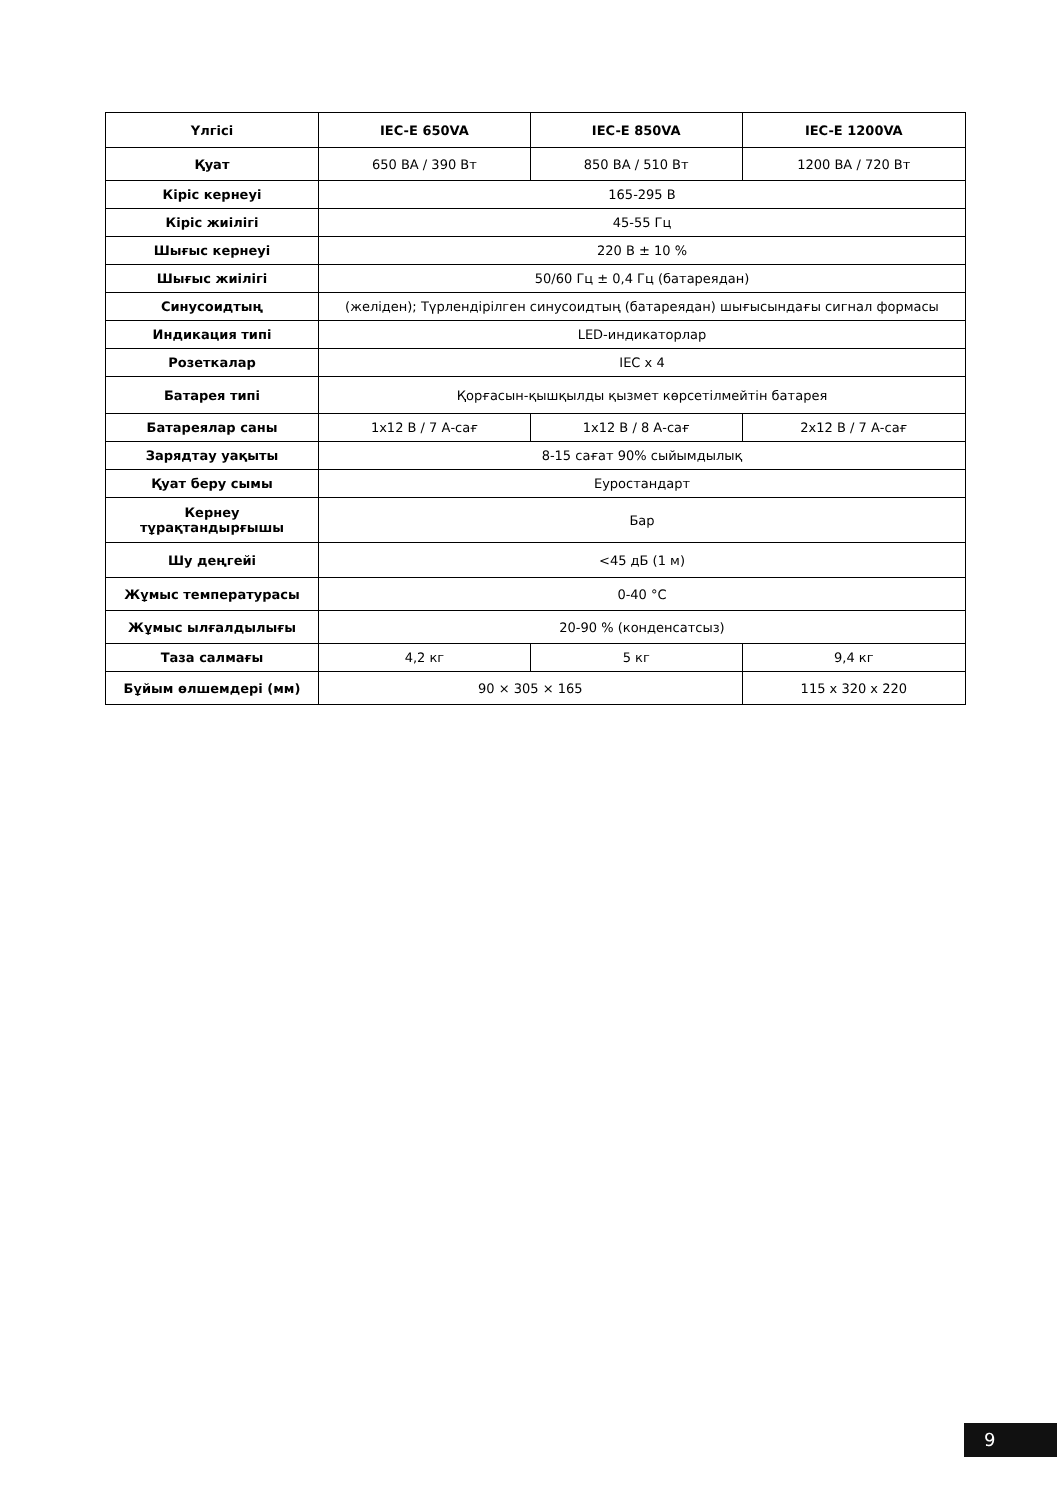| Үлгісі | IEC-E 650VA | IEC-E 850VA | IEC-E 1200VA |
| --- | --- | --- | --- |
| Қуат | 650 ВА / 390 Вт | 850 ВА / 510 Вт | 1200 ВА / 720 Вт |
| Кіріс кернеуі | 165-295 В | | |
| Кіріс жиілігі | 45-55 Гц | | |
| Шығыс кернеуі | 220 В ± 10 % | | |
| Шығыс жиілігі | 50/60 Гц ± 0,4 Гц (батареядан) | | |
| Синусоидтың | (желіден); Түрлендірілген синусоидтың (батареядан) шығысындағы сигнал формасы | | |
| Индикация типі | LED-индикаторлар | | |
| Розеткалар | IEC x 4 | | |
| Батарея типі | Қорғасын-қышқылды қызмет көрсетілмейтін батарея | | |
| Батареялар саны | 1x12 В / 7 А-сағ | 1x12 В / 8 А-сағ | 2x12 В / 7 А-сағ |
| Зарядтау уақыты | 8-15 сағат 90% сыйымдылық | | |
| Қуат беру сымы | Еуростандарт | | |
| Кернеу тұрақтандырғышы | Бар | | |
| Шу деңгейі | <45 дБ (1 м) | | |
| Жұмыс температурасы | 0-40 °С | | |
| Жұмыс ылғалдылығы | 20-90 % (конденсатсыз) | | |
| Таза салмағы | 4,2 кг | 5 кг | 9,4 кг |
| Бұйым өлшемдері (мм) | 90 × 305 × 165 | | 115 x 320 x 220 |
9